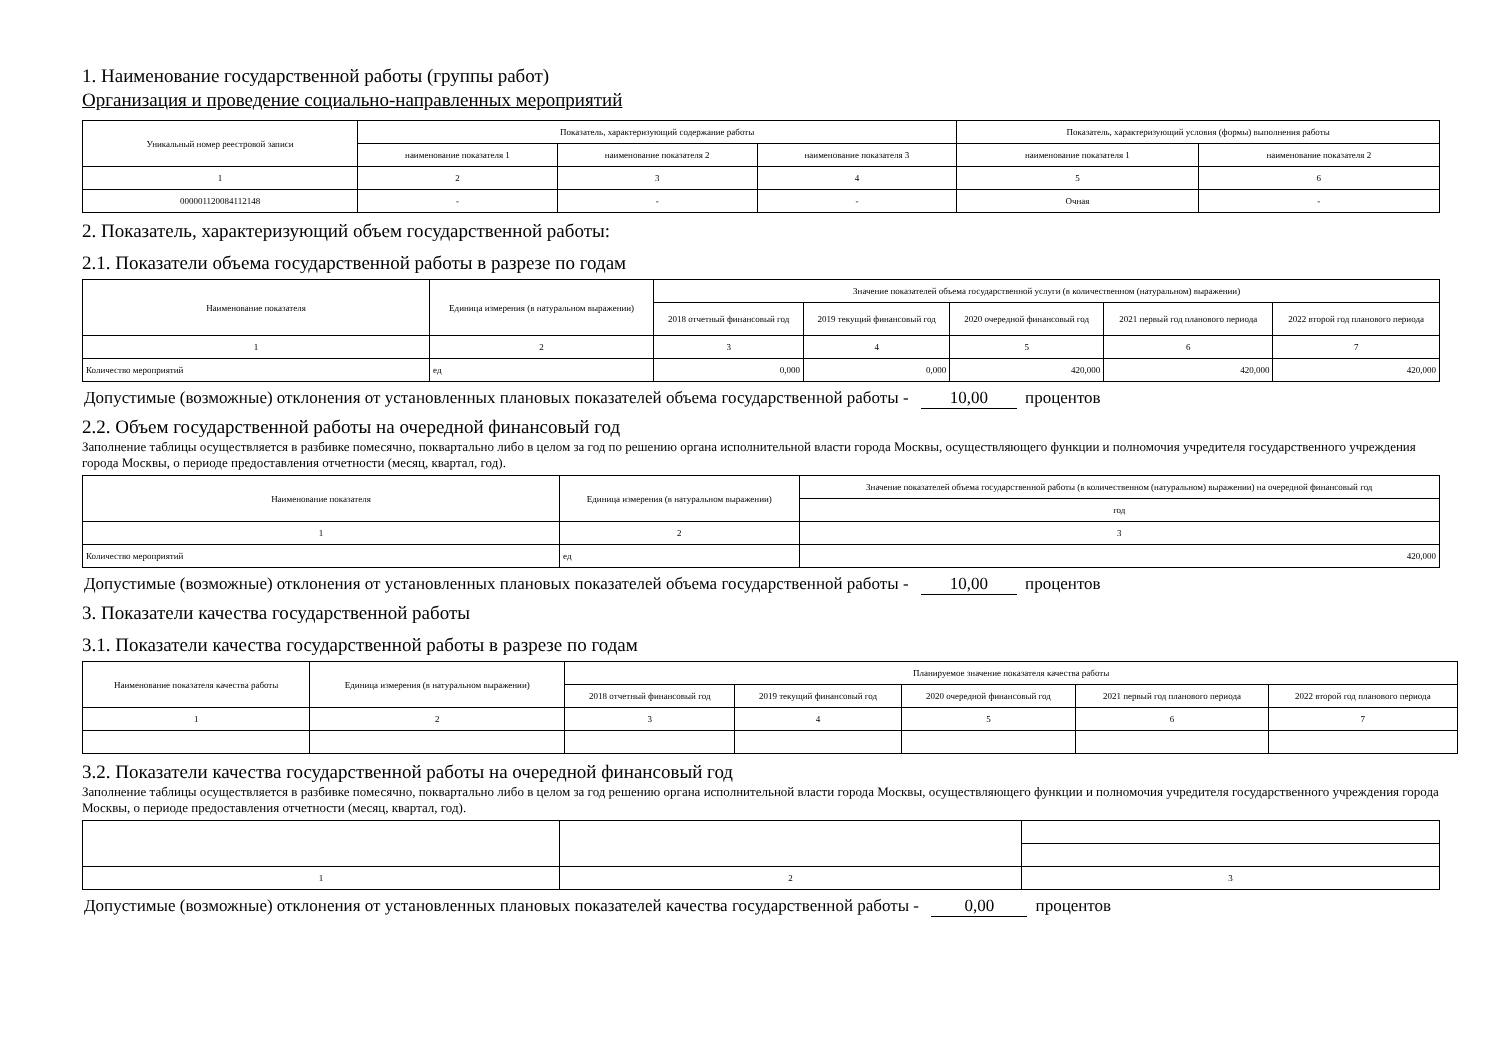1. Наименование государственной работы (группы работ)
Организация и проведение социально-направленных мероприятий
| Уникальный номер реестровой записи | Показатель, характеризующий содержание работы | | | Показатель, характеризующий условия (формы) выполнения работы | |
| --- | --- | --- | --- | --- | --- |
| | наименование показателя 1 | наименование показателя 2 | наименование показателя 3 | наименование показателя 1 | наименование показателя 2 |
| 1 | 2 | 3 | 4 | 5 | 6 |
| 000001120084112148 | - | - | - | Очная | - |
2. Показатель, характеризующий объем государственной работы:
2.1. Показатели объема государственной работы в разрезе по годам
| Наименование показателя | Единица измерения (в натуральном выражении) | Значение показателей объема государственной услуги (в количественном (натуральном) выражении) | | | | |
| --- | --- | --- | --- | --- | --- | --- |
| | | 2018 отчетный финансовый год | 2019 текущий финансовый год | 2020 очередной финансовый год | 2021 первый год планового периода | 2022 второй год планового периода |
| 1 | 2 | 3 | 4 | 5 | 6 | 7 |
| Количество мероприятий | ед | 0,000 | 0,000 | 420,000 | 420,000 | 420,000 |
Допустимые (возможные) отклонения от установленных плановых показателей объема государственной работы - 10,00 процентов
2.2. Объем государственной работы на очередной финансовый год
Заполнение таблицы осуществляется в разбивке помесячно, поквартально либо в целом за год по решению органа исполнительной власти города Москвы, осуществляющего функции и полномочия учредителя государственного учреждения города Москвы, о периоде предоставления отчетности (месяц, квартал, год).
| Наименование показателя | Единица измерения (в натуральном выражении) | Значение показателей объема государственной работы (в количественном (натуральном) выражении) на очередной финансовый год |
| --- | --- | --- |
| | | год |
| 1 | 2 | 3 |
| Количество мероприятий | ед | 420,000 |
Допустимые (возможные) отклонения от установленных плановых показателей объема государственной работы - 10,00 процентов
3. Показатели качества государственной работы
3.1. Показатели качества государственной работы в разрезе по годам
| Наименование показателя качества работы | Единица измерения (в натуральном выражении) | Планируемое значение показателя качества работы | | | | |
| --- | --- | --- | --- | --- | --- | --- |
| | | 2018 отчетный финансовый год | 2019 текущий финансовый год | 2020 очередной финансовый год | 2021 первый год планового периода | 2022 второй год планового периода |
| 1 | 2 | 3 | 4 | 5 | 6 | 7 |
3.2. Показатели качества государственной работы на очередной финансовый год
Заполнение таблицы осуществляется в разбивке помесячно, поквартально либо в целом за год решению органа исполнительной власти города Москвы, осуществляющего функции и полномочия учредителя государственного учреждения города Москвы, о периоде предоставления отчетности (месяц, квартал, год).
| 1 | 2 | 3 |
Допустимые (возможные) отклонения от установленных плановых показателей качества государственной работы - 0,00 процентов